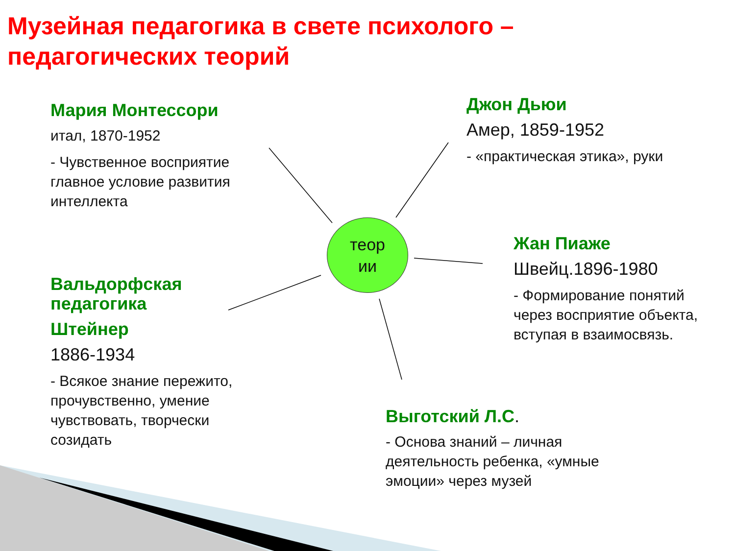Музейная педагогика в свете психолого –
педагогических теорий
Мария Монтессори
итал, 1870-1952
- Чувственное восприятие главное условие развития интеллекта
Джон Дьюи
Амер, 1859-1952
- «практическая этика», руки
теор
ии
Жан Пиаже
Швейц.1896-1980
- Формирование понятий через восприятие объекта, вступая в взаимосвязь.
Вальдорфская педагогика
Штейнер
1886-1934
- Всякое знание пережито, прочувственно, умение чувствовать, творчески созидать
Выготский Л.С.
- Основа знаний – личная деятельность ребенка, «умные эмоции» через музей